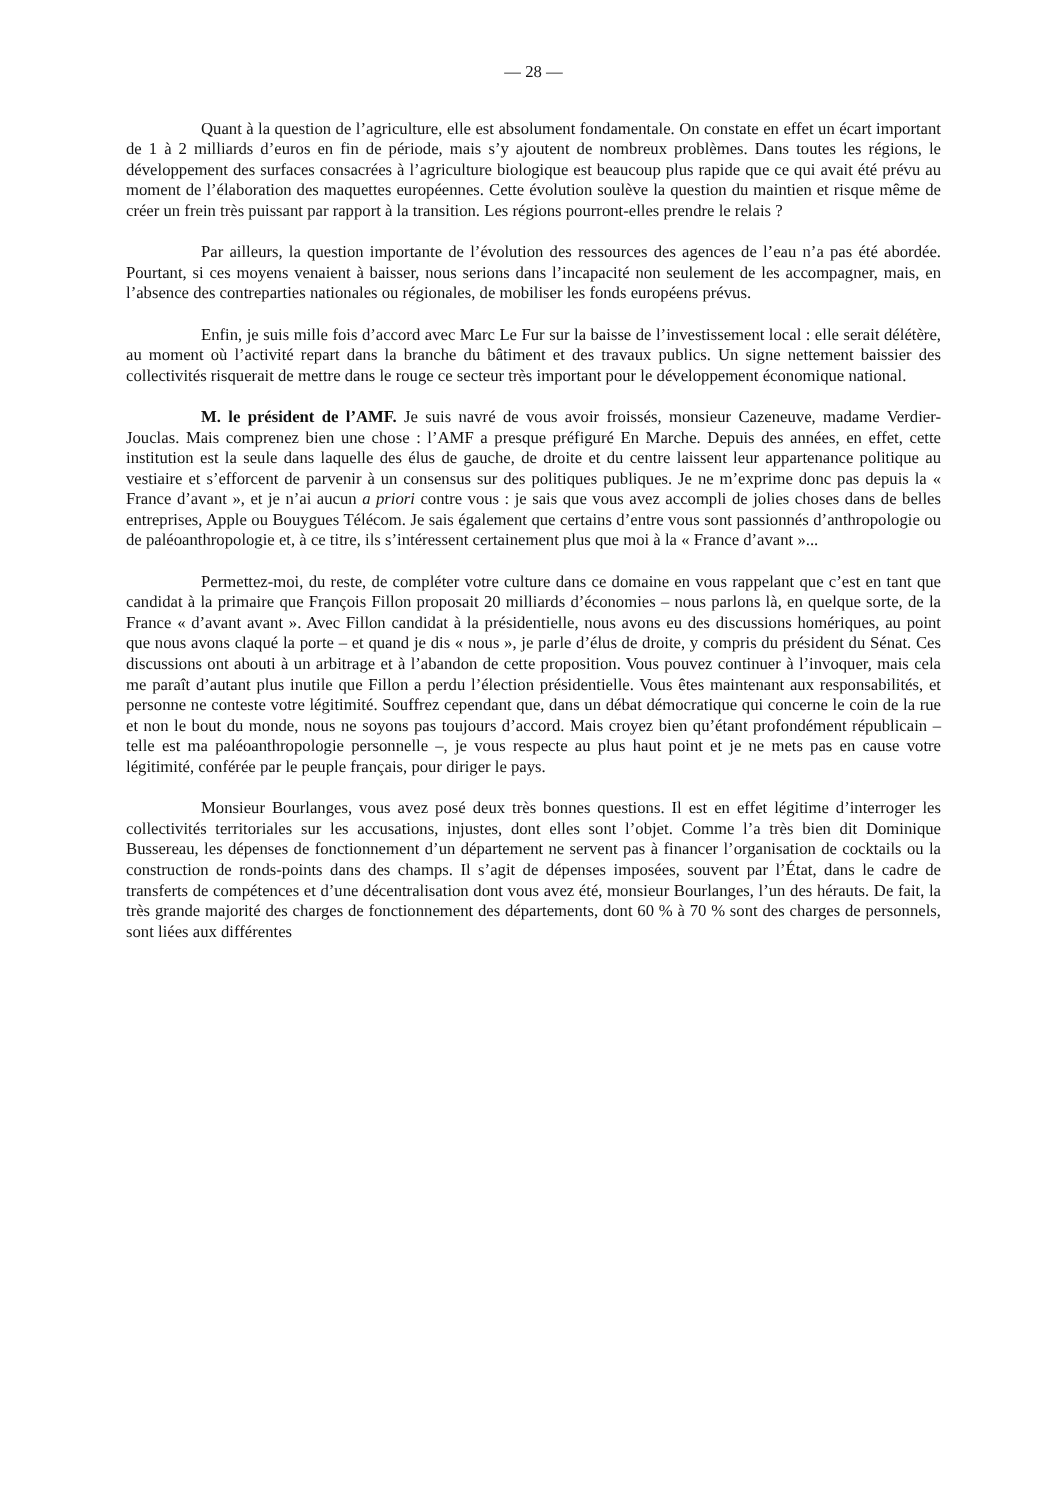— 28 —
Quant à la question de l’agriculture, elle est absolument fondamentale. On constate en effet un écart important de 1 à 2 milliards d’euros en fin de période, mais s’y ajoutent de nombreux problèmes. Dans toutes les régions, le développement des surfaces consacrées à l’agriculture biologique est beaucoup plus rapide que ce qui avait été prévu au moment de l’élaboration des maquettes européennes. Cette évolution soulève la question du maintien et risque même de créer un frein très puissant par rapport à la transition. Les régions pourront-elles prendre le relais ?
Par ailleurs, la question importante de l’évolution des ressources des agences de l’eau n’a pas été abordée. Pourtant, si ces moyens venaient à baisser, nous serions dans l’incapacité non seulement de les accompagner, mais, en l’absence des contreparties nationales ou régionales, de mobiliser les fonds européens prévus.
Enfin, je suis mille fois d’accord avec Marc Le Fur sur la baisse de l’investissement local : elle serait délétère, au moment où l’activité repart dans la branche du bâtiment et des travaux publics. Un signe nettement baissier des collectivités risquerait de mettre dans le rouge ce secteur très important pour le développement économique national.
M. le président de l’AMF. Je suis navré de vous avoir froissés, monsieur Cazeneuve, madame Verdier-Jouclas. Mais comprenez bien une chose : l’AMF a presque préfiguré En Marche. Depuis des années, en effet, cette institution est la seule dans laquelle des élus de gauche, de droite et du centre laissent leur appartenance politique au vestiaire et s’efforcent de parvenir à un consensus sur des politiques publiques. Je ne m’exprime donc pas depuis la « France d’avant », et je n’ai aucun a priori contre vous : je sais que vous avez accompli de jolies choses dans de belles entreprises, Apple ou Bouygues Télécom. Je sais également que certains d’entre vous sont passionnés d’anthropologie ou de paléoanthropologie et, à ce titre, ils s’intéressent certainement plus que moi à la « France d’avant »...
Permettez-moi, du reste, de compléter votre culture dans ce domaine en vous rappelant que c’est en tant que candidat à la primaire que François Fillon proposait 20 milliards d’économies – nous parlons là, en quelque sorte, de la France « d’avant avant ». Avec Fillon candidat à la présidentielle, nous avons eu des discussions homériques, au point que nous avons claqué la porte – et quand je dis « nous », je parle d’élus de droite, y compris du président du Sénat. Ces discussions ont abouti à un arbitrage et à l’abandon de cette proposition. Vous pouvez continuer à l’invoquer, mais cela me paraît d’autant plus inutile que Fillon a perdu l’élection présidentielle. Vous êtes maintenant aux responsabilités, et personne ne conteste votre légitimité. Souffrez cependant que, dans un débat démocratique qui concerne le coin de la rue et non le bout du monde, nous ne soyons pas toujours d’accord. Mais croyez bien qu’étant profondément républicain – telle est ma paléoanthropologie personnelle –, je vous respecte au plus haut point et je ne mets pas en cause votre légitimité, conférée par le peuple français, pour diriger le pays.
Monsieur Bourlanges, vous avez posé deux très bonnes questions. Il est en effet légitime d’interroger les collectivités territoriales sur les accusations, injustes, dont elles sont l’objet. Comme l’a très bien dit Dominique Bussereau, les dépenses de fonctionnement d’un département ne servent pas à financer l’organisation de cocktails ou la construction de ronds-points dans des champs. Il s’agit de dépenses imposées, souvent par l’État, dans le cadre de transferts de compétences et d’une décentralisation dont vous avez été, monsieur Bourlanges, l’un des hérauts. De fait, la très grande majorité des charges de fonctionnement des départements, dont 60 % à 70 % sont des charges de personnels, sont liées aux différentes